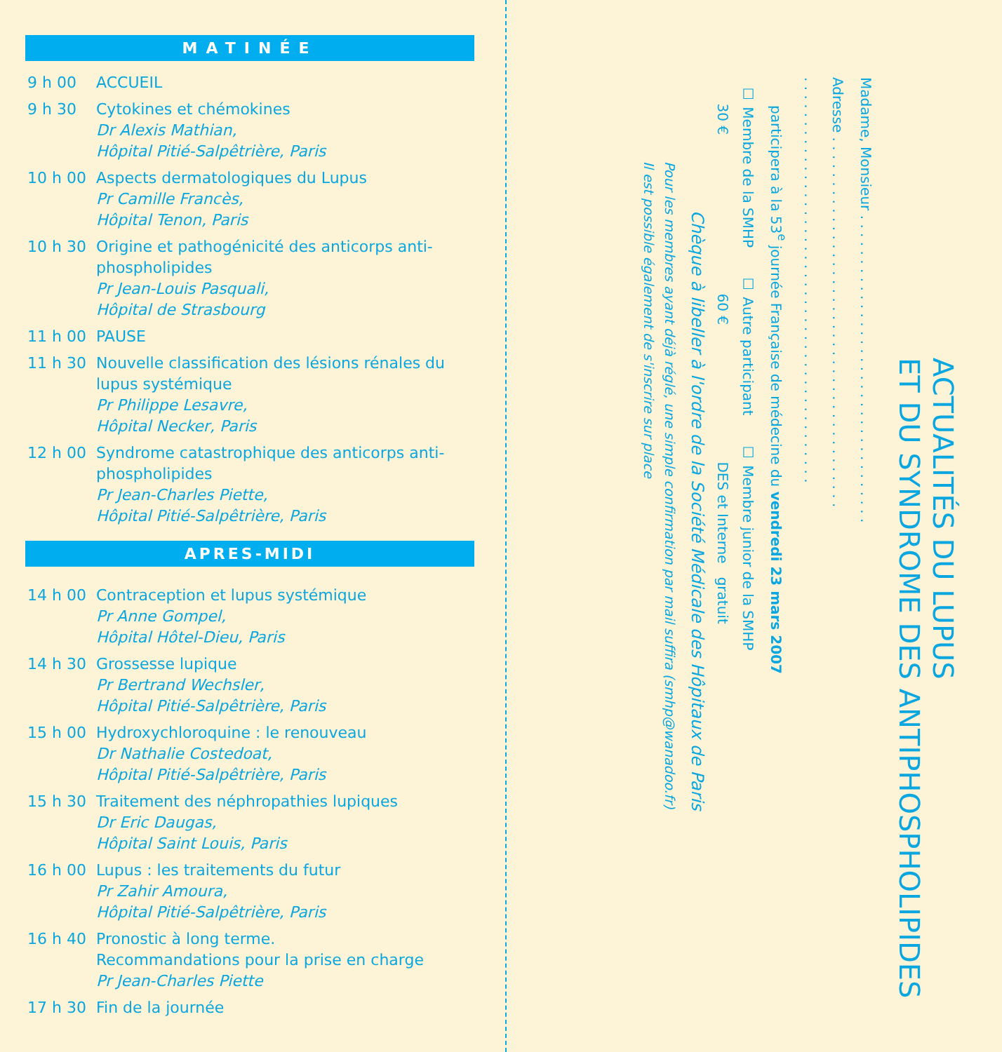MATINÉE
9 h 00 ACCUEIL
9 h 30 Cytokines et chémokines
Dr Alexis Mathian,
Hôpital Pitié-Salpêtrière, Paris
10 h 00 Aspects dermatologiques du Lupus
Pr Camille Francès,
Hôpital Tenon, Paris
10 h 30 Origine et pathogénicité des anticorps anti-phospholipides
Pr Jean-Louis Pasquali,
Hôpital de Strasbourg
11 h 00 PAUSE
11 h 30 Nouvelle classification des lésions rénales du lupus systémique
Pr Philippe Lesavre,
Hôpital Necker, Paris
12 h 00 Syndrome catastrophique des anticorps anti-phospholipides
Pr Jean-Charles Piette,
Hôpital Pitié-Salpêtrière, Paris
APRES-MIDI
14 h 00 Contraception et lupus systémique
Pr Anne Gompel,
Hôpital Hôtel-Dieu, Paris
14 h 30 Grossesse lupique
Pr Bertrand Wechsler,
Hôpital Pitié-Salpêtrière, Paris
15 h 00 Hydroxychloroquine : le renouveau
Dr Nathalie Costedoat,
Hôpital Pitié-Salpêtrière, Paris
15 h 30 Traitement des néphropathies lupiques
Dr Eric Daugas,
Hôpital Saint Louis, Paris
16 h 00 Lupus : les traitements du futur
Pr Zahir Amoura,
Hôpital Pitié-Salpêtrière, Paris
16 h 40 Pronostic à long terme.
Recommandations pour la prise en charge
Pr Jean-Charles Piette
17 h 30 Fin de la journée
ACTUALITÉS DU LUPUS
ET DU SYNDROME DES ANTIPHOSPHOLIPIDES
Madame, Monsieur . . . . . . . . . . . . . . . . . . . . . . . . . . . . . . . . . . .
Adresse . . . . . . . . . . . . . . . . . . . . . . . . . . . . . . . . . . . . . . . . . .
. . . . . . . . . . . . . . . . . . . . . . . . . . . . . . . . . . . . . . . . . . . . . .
participera à la 53<sup>e</sup> journée Française de médecine du vendredi 23 mars 2007
☐ Membre de la SMHP
30 €
☐ Autre participant
60 €
☐ Membre junior de la SMHP
DES et Interne gratuit
Chèque à libeller à l'ordre de la Société Médicale des Hôpitaux de Paris
Pour les membres ayant déjà réglé, une simple confirmation par mail suffira (smhp@wanadoo.fr)
Il est possible également de s'inscrire sur place